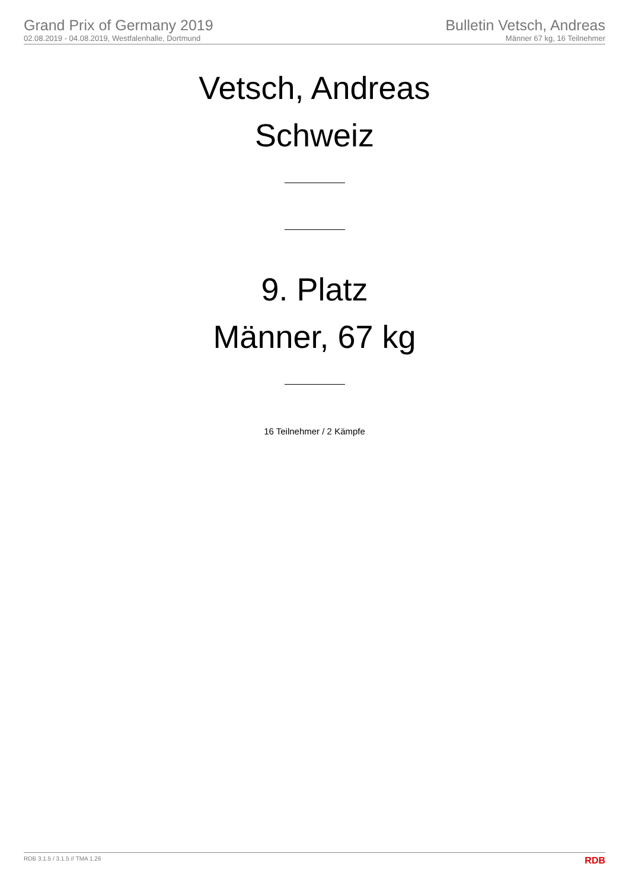Grand Prix of Germany 2019
02.08.2019 - 04.08.2019, Westfalenhalle, Dortmund
Bulletin Vetsch, Andreas
Männer 67 kg, 16 Teilnehmer
Vetsch, Andreas
Schweiz
9. Platz
Männer, 67 kg
16 Teilnehmer / 2 Kämpfe
RDB 3.1.5 / 3.1.5 // TMA 1.26 RDB